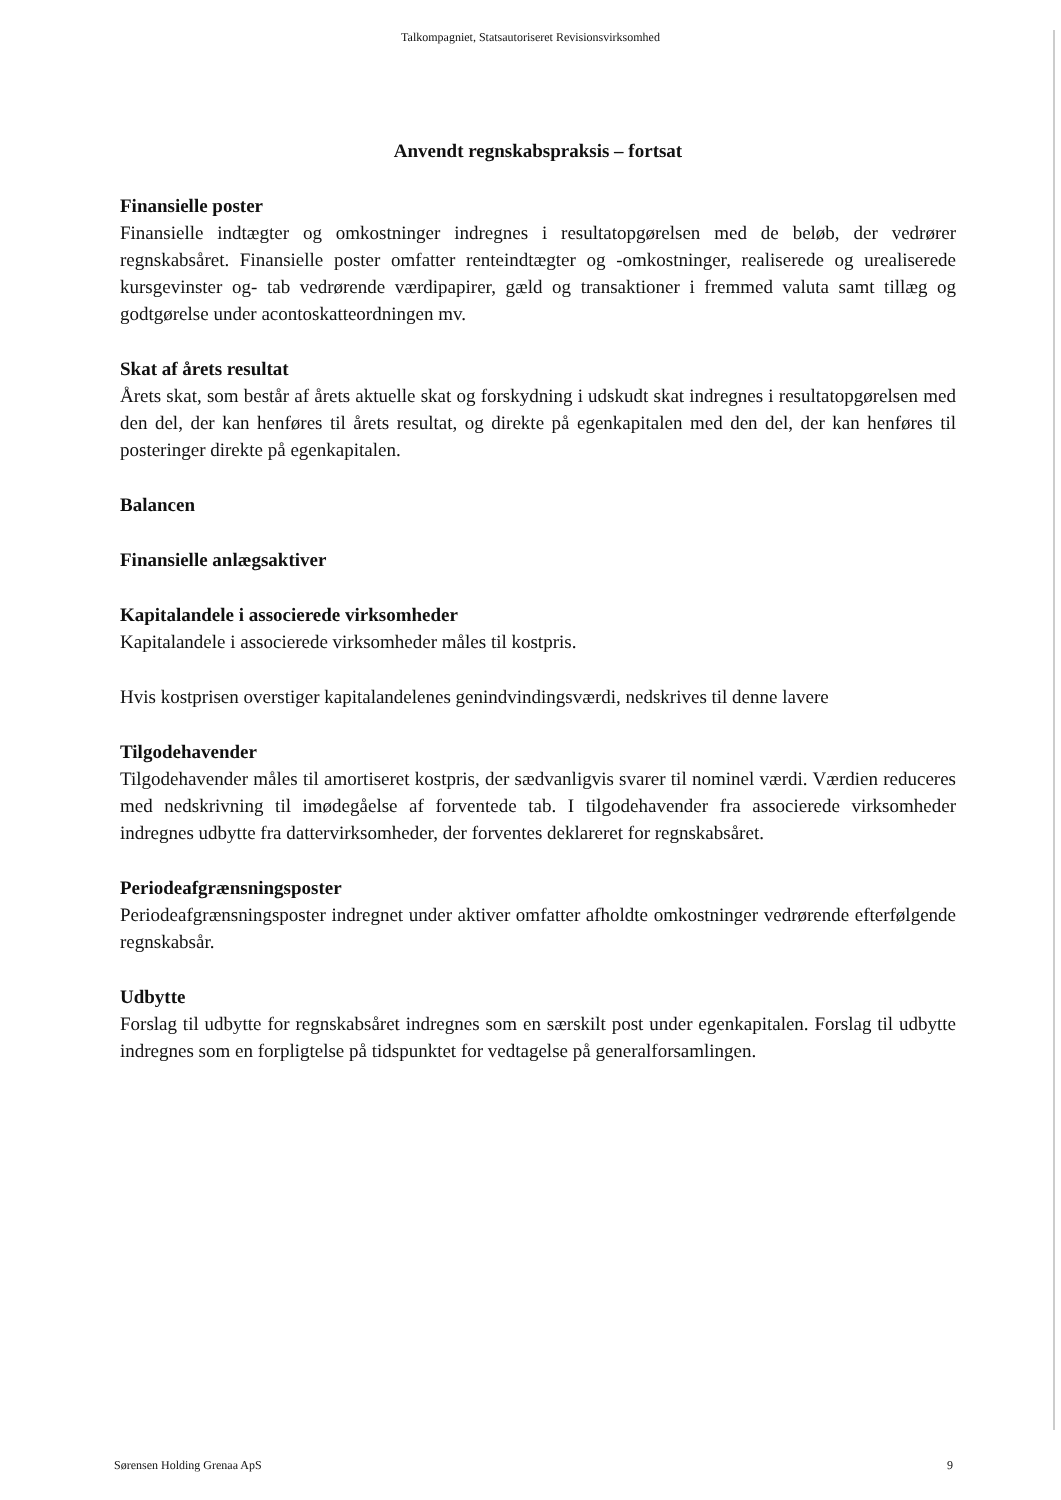Talkompagniet, Statsautoriseret Revisionsvirksomhed
Anvendt regnskabspraksis – fortsat
Finansielle poster
Finansielle indtægter og omkostninger indregnes i resultatopgørelsen med de beløb, der vedrører regnskabsåret. Finansielle poster omfatter renteindtægter og -omkostninger, realiserede og urealiserede kursgevinster og- tab vedrørende værdipapirer, gæld og transaktioner i fremmed valuta samt tillæg og godtgørelse under acontoskatteordningen mv.
Skat af årets resultat
Årets skat, som består af årets aktuelle skat og forskydning i udskudt skat indregnes i resultatopgørelsen med den del, der kan henføres til årets resultat, og direkte på egenkapitalen med den del, der kan henføres til posteringer direkte på egenkapitalen.
Balancen
Finansielle anlægsaktiver
Kapitalandele i associerede virksomheder
Kapitalandele i associerede virksomheder måles til kostpris.
Hvis kostprisen overstiger kapitalandelenes genindvindingsværdi, nedskrives til denne lavere
Tilgodehavender
Tilgodehavender måles til amortiseret kostpris, der sædvanligvis svarer til nominel værdi. Værdien reduceres med nedskrivning til imødegåelse af forventede tab. I tilgodehavender fra associerede virksomheder indregnes udbytte fra dattervirksomheder, der forventes deklareret for regnskabsåret.
Periodeafgrænsningsposter
Periodeafgrænsningsposter indregnet under aktiver omfatter afholdte omkostninger vedrørende efterfølgende regnskabsår.
Udbytte
Forslag til udbytte for regnskabsåret indregnes som en særskilt post under egenkapitalen. Forslag til udbytte indregnes som en forpligtelse på tidspunktet for vedtagelse på generalforsamlingen.
Sørensen Holding Grenaa ApS 9